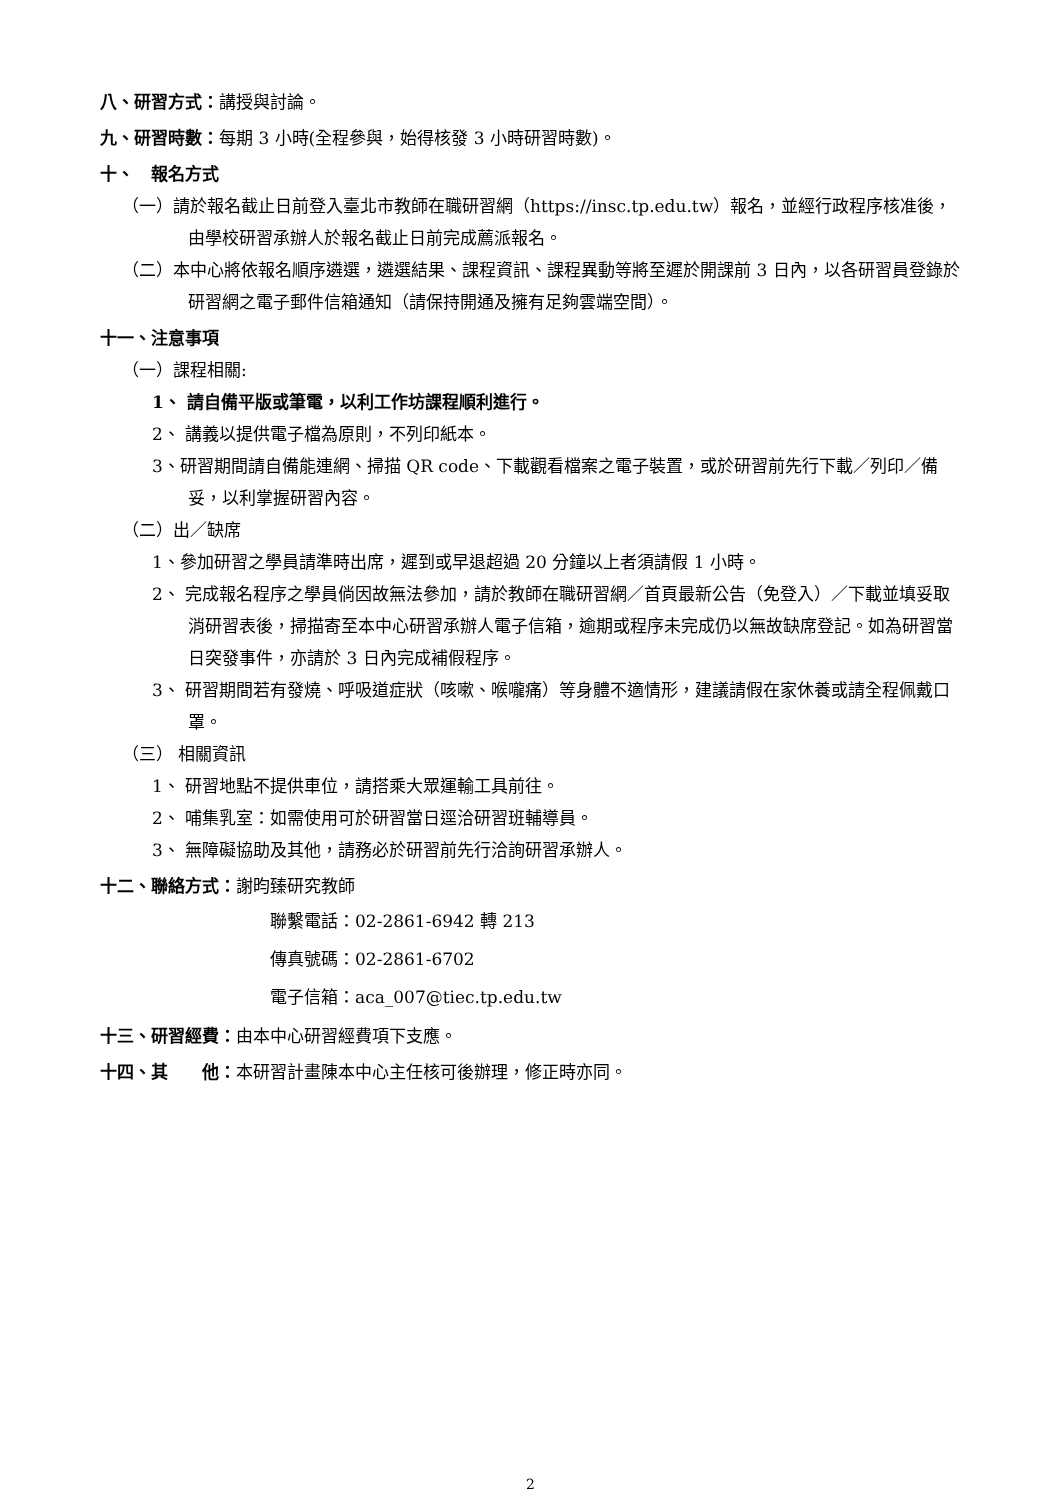八、研習方式：講授與討論。
九、研習時數：每期 3 小時(全程參與，始得核發 3 小時研習時數)。
十、　報名方式
（一）請於報名截止日前登入臺北市教師在職研習網（https://insc.tp.edu.tw）報名，並經行政程序核准後，由學校研習承辦人於報名截止日前完成薦派報名。
（二）本中心將依報名順序遴選，遴選結果、課程資訊、課程異動等將至遲於開課前 3 日內，以各研習員登錄於研習網之電子郵件信箱通知（請保持開通及擁有足夠雲端空間）。
十一、注意事項
（一）課程相關:
1、 請自備平版或筆電，以利工作坊課程順利進行。
2、 講義以提供電子檔為原則，不列印紙本。
3、研習期間請自備能連網、掃描 QR code、下載觀看檔案之電子裝置，或於研習前先行下載／列印／備妥，以利掌握研習內容。
（二）出／缺席
1、參加研習之學員請準時出席，遲到或早退超過 20 分鐘以上者須請假 1 小時。
2、 完成報名程序之學員倘因故無法參加，請於教師在職研習網／首頁最新公告（免登入）／下載並填妥取消研習表後，掃描寄至本中心研習承辦人電子信箱，逾期或程序未完成仍以無故缺席登記。如為研習當日突發事件，亦請於 3 日內完成補假程序。
3、 研習期間若有發燒、呼吸道症狀（咳嗽、喉嚨痛）等身體不適情形，建議請假在家休養或請全程佩戴口罩。
（三） 相關資訊
1、 研習地點不提供車位，請搭乘大眾運輸工具前往。
2、 哺集乳室：如需使用可於研習當日逕洽研習班輔導員。
3、 無障礙協助及其他，請務必於研習前先行洽詢研習承辦人。
十二、聯絡方式：謝昀臻研究教師
聯繫電話：02-2861-6942 轉 213
傳真號碼：02-2861-6702
電子信箱：aca_007@tiec.tp.edu.tw
十三、研習經費：由本中心研習經費項下支應。
十四、其　　他：本研習計畫陳本中心主任核可後辦理，修正時亦同。
2